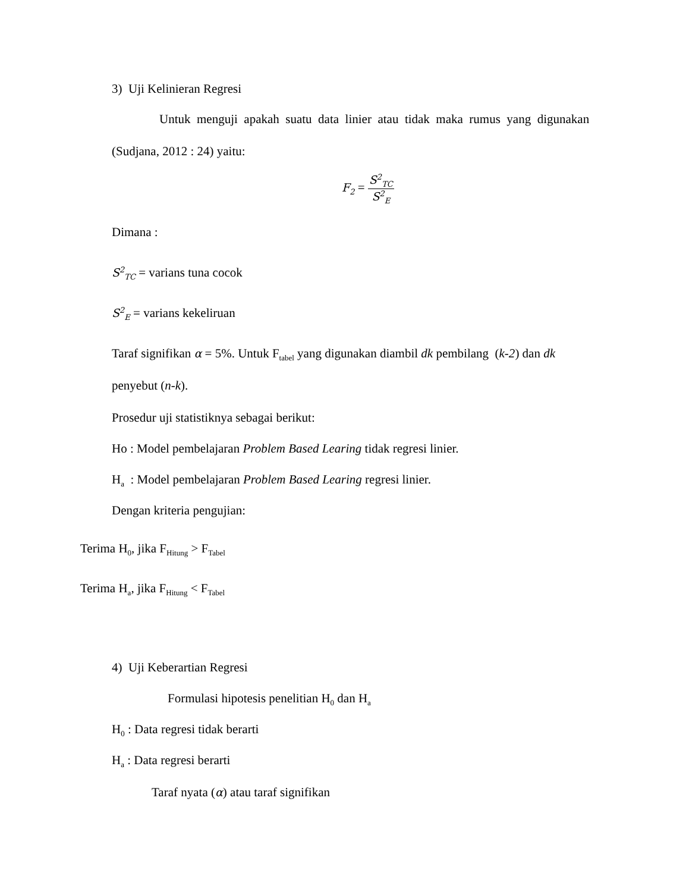3) Uji Kelinieran Regresi
Untuk menguji apakah suatu data linier atau tidak maka rumus yang digunakan
(Sudjana, 2012 : 24) yaitu:
F<sub>2</sub> = S<sup>2</sup><sub>TC</sub> S<sup>2</sup><sub>E</sub>
Dimana :
S<sup>2</sup><sub>TC</sub> = varians tuna cocok
S<sup>2</sup><sub>E</sub> = varians kekeliruan
Taraf signifikan α = 5%. Untuk F<sub>tabel</sub> yang digunakan diambil dk pembilang (k-2) dan dk
penyebut (n-k).
Prosedur uji statistiknya sebagai berikut:
Ho : Model pembelajaran Problem Based Learing tidak regresi linier.
H<sub>a</sub> : Model pembelajaran Problem Based Learing regresi linier.
Dengan kriteria pengujian:
Terima H<sub>0</sub>, jika F<sub>Hitung</sub> > F<sub>Tabel</sub>
Terima H<sub>a</sub>, jika F<sub>Hitung</sub> < F<sub>Tabel</sub>
4) Uji Keberartian Regresi
Formulasi hipotesis penelitian H<sub>0</sub> dan H<sub>a</sub>
H<sub>0</sub> : Data regresi tidak berarti
H<sub>a</sub> : Data regresi berarti
Taraf nyata (α) atau taraf signifikan